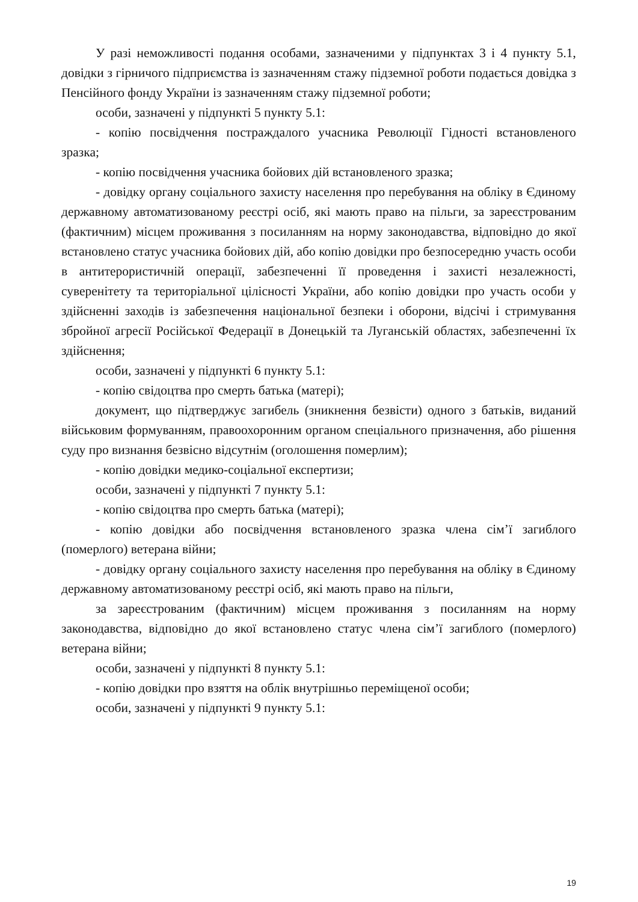У разі неможливості подання особами, зазначеними у підпунктах 3 і 4 пункту 5.1, довідки з гірничого підприємства із зазначенням стажу підземної роботи подається довідка з Пенсійного фонду України із зазначенням стажу підземної роботи;
особи, зазначені у підпункті 5 пункту 5.1:
- копію посвідчення постраждалого учасника Революції Гідності встановленого зразка;
- копію посвідчення учасника бойових дій встановленого зразка;
- довідку органу соціального захисту населення про перебування на обліку в Єдиному державному автоматизованому реєстрі осіб, які мають право на пільги, за зареєстрованим (фактичним) місцем проживання з посиланням на норму законодавства, відповідно до якої встановлено статус учасника бойових дій, або копію довідки про безпосередню участь особи в антитерористичній операції, забезпеченні її проведення і захисті незалежності, суверенітету та територіальної цілісності України, або копію довідки про участь особи у здійсненні заходів із забезпечення національної безпеки і оборони, відсічі і стримування збройної агресії Російської Федерації в Донецькій та Луганській областях, забезпеченні їх здійснення;
особи, зазначені у підпункті 6 пункту 5.1:
- копію свідоцтва про смерть батька (матері);
документ, що підтверджує загибель (зникнення безвісти) одного з батьків, виданий військовим формуванням, правоохоронним органом спеціального призначення, або рішення суду про визнання безвісно відсутнім (оголошення померлим);
- копію довідки медико-соціальної експертизи;
особи, зазначені у підпункті 7 пункту 5.1:
- копію свідоцтва про смерть батька (матері);
- копію довідки або посвідчення встановленого зразка члена сім’ї загиблого (померлого) ветерана війни;
- довідку органу соціального захисту населення про перебування на обліку в Єдиному державному автоматизованому реєстрі осіб, які мають право на пільги,
за зареєстрованим (фактичним) місцем проживання з посиланням на норму законодавства, відповідно до якої встановлено статус члена сім’ї загиблого (померлого) ветерана війни;
особи, зазначені у підпункті 8 пункту 5.1:
- копію довідки про взяття на облік внутрішньо переміщеної особи;
особи, зазначені у підпункті 9 пункту 5.1:
19